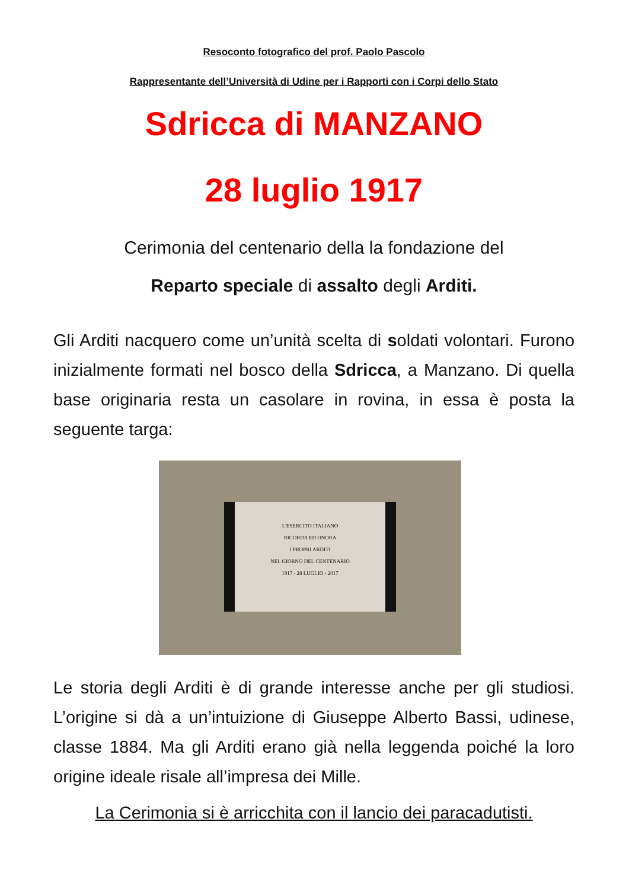Resoconto fotografico del prof. Paolo Pascolo
Rappresentante dell’Università di Udine per i Rapporti con i Corpi dello Stato
Sdricca di MANZANO
28 luglio 1917
Cerimonia del centenario della la fondazione del
Reparto speciale di assalto degli Arditi.
Gli Arditi nacquero come un’unità scelta di soldati volontari. Furono inizialmente formati nel bosco della Sdricca, a Manzano. Di quella base originaria resta un casolare in rovina, in essa è posta la seguente targa:
L'ESERCITO ITALIANO
RICORDA ED ONORA
I PROPRI ARDITI
NEL GIORNO DEL CENTENARIO
1917 - 28 LUGLIO - 2017
Le storia degli Arditi è di grande interesse anche per gli studiosi. L’origine si dà a un’intuizione di Giuseppe Alberto Bassi, udinese, classe 1884. Ma gli Arditi erano già nella leggenda poiché la loro origine ideale risale all’impresa dei Mille.
La Cerimonia si è arricchita con il lancio dei paracadutisti.